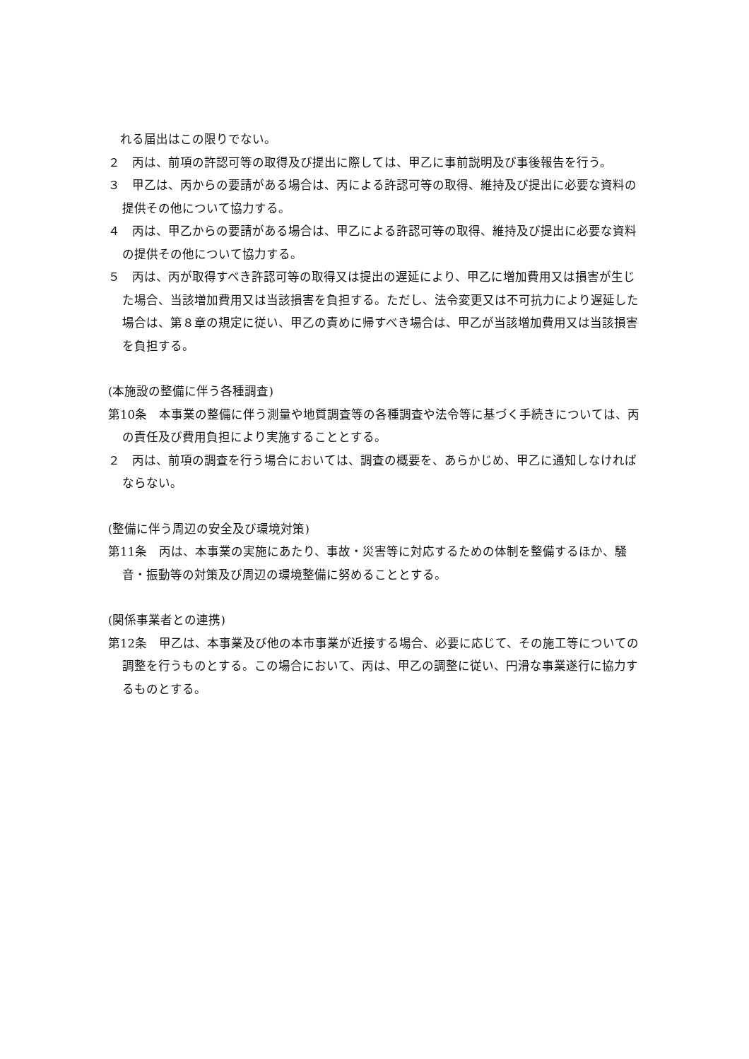れる届出はこの限りでない。
２　丙は、前項の許認可等の取得及び提出に際しては、甲乙に事前説明及び事後報告を行う。
３　甲乙は、丙からの要請がある場合は、丙による許認可等の取得、維持及び提出に必要な資料の提供その他について協力する。
４　丙は、甲乙からの要請がある場合は、甲乙による許認可等の取得、維持及び提出に必要な資料の提供その他について協力する。
５　丙は、丙が取得すべき許認可等の取得又は提出の遅延により、甲乙に増加費用又は損害が生じた場合、当該増加費用又は当該損害を負担する。ただし、法令変更又は不可抗力により遅延した場合は、第８章の規定に従い、甲乙の責めに帰すべき場合は、甲乙が当該増加費用又は当該損害を負担する。
(本施設の整備に伴う各種調査)
第10条　本事業の整備に伴う測量や地質調査等の各種調査や法令等に基づく手続きについては、丙の責任及び費用負担により実施することとする。
２　丙は、前項の調査を行う場合においては、調査の概要を、あらかじめ、甲乙に通知しなければならない。
(整備に伴う周辺の安全及び環境対策)
第11条　丙は、本事業の実施にあたり、事故・災害等に対応するための体制を整備するほか、騒音・振動等の対策及び周辺の環境整備に努めることとする。
(関係事業者との連携)
第12条　甲乙は、本事業及び他の本市事業が近接する場合、必要に応じて、その施工等についての調整を行うものとする。この場合において、丙は、甲乙の調整に従い、円滑な事業遂行に協力するものとする。